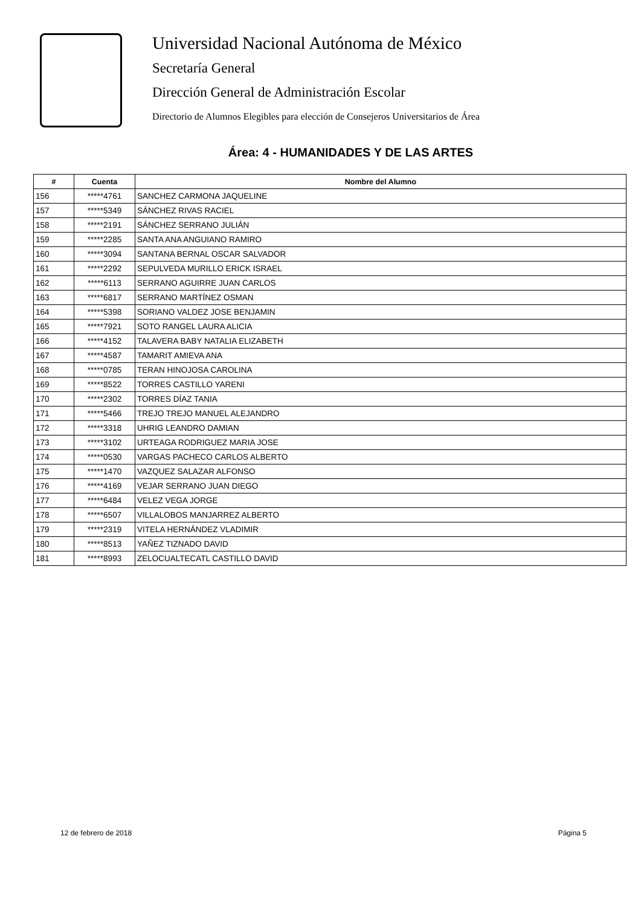Universidad Nacional Autónoma de México
Secretaría General
Dirección General de Administración Escolar
Directorio de Alumnos Elegibles para elección de Consejeros Universitarios de Área
Área: 4 - HUMANIDADES Y DE LAS ARTES
| # | Cuenta | Nombre del Alumno |
| --- | --- | --- |
| 156 | *****4761 | SANCHEZ CARMONA JAQUELINE |
| 157 | *****5349 | SÁNCHEZ RIVAS RACIEL |
| 158 | *****2191 | SÁNCHEZ SERRANO JULIÁN |
| 159 | *****2285 | SANTA ANA ANGUIANO RAMIRO |
| 160 | *****3094 | SANTANA BERNAL OSCAR SALVADOR |
| 161 | *****2292 | SEPULVEDA MURILLO ERICK ISRAEL |
| 162 | *****6113 | SERRANO AGUIRRE JUAN CARLOS |
| 163 | *****6817 | SERRANO MARTÍNEZ OSMAN |
| 164 | *****5398 | SORIANO VALDEZ JOSE BENJAMIN |
| 165 | *****7921 | SOTO RANGEL LAURA ALICIA |
| 166 | *****4152 | TALAVERA BABY NATALIA ELIZABETH |
| 167 | *****4587 | TAMARIT AMIEVA ANA |
| 168 | *****0785 | TERAN HINOJOSA CAROLINA |
| 169 | *****8522 | TORRES CASTILLO YARENI |
| 170 | *****2302 | TORRES DÍAZ TANIA |
| 171 | *****5466 | TREJO TREJO MANUEL ALEJANDRO |
| 172 | *****3318 | UHRIG LEANDRO DAMIAN |
| 173 | *****3102 | URTEAGA RODRIGUEZ MARIA JOSE |
| 174 | *****0530 | VARGAS PACHECO CARLOS ALBERTO |
| 175 | *****1470 | VAZQUEZ SALAZAR ALFONSO |
| 176 | *****4169 | VEJAR SERRANO JUAN DIEGO |
| 177 | *****6484 | VELEZ VEGA JORGE |
| 178 | *****6507 | VILLALOBOS MANJARREZ ALBERTO |
| 179 | *****2319 | VITELA HERNÁNDEZ VLADIMIR |
| 180 | *****8513 | YAÑEZ TIZNADO DAVID |
| 181 | *****8993 | ZELOCUALTECATL CASTILLO DAVID |
12 de febrero de 2018 Página 5